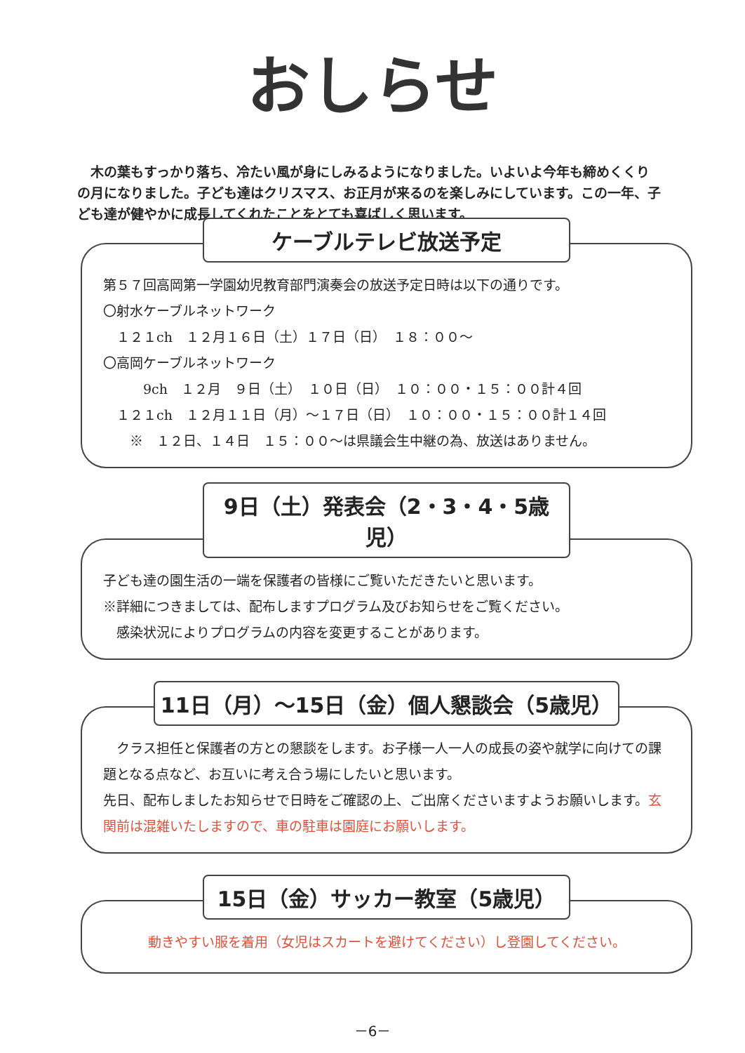おしらせ
　木の葉もすっかり落ち、冷たい風が身にしみるようになりました。いよいよ今年も締めくくりの月になりました。子ども達はクリスマス、お正月が来るのを楽しみにしています。この一年、子ども達が健やかに成長してくれたことをとても喜ばしく思います。
ケーブルテレビ放送予定
第５７回高岡第一学園幼児教育部門演奏会の放送予定日時は以下の通りです。
〇射水ケーブルネットワーク
　１２１ch　１２月１６日（土）１７日（日）　１８：００～
〇高岡ケーブルネットワーク
　　　9ch　１２月　９日（土）　１０日（日）　１０：００・１５：００計４回
　１２１ch　１２月１１日（月）～１７日（日）　１０：００・１５：００計１４回
　　※　１２日、１４日　１５：００～は県議会生中継の為、放送はありません。
9日（土）発表会（2・3・4・5歳児）
子ども達の園生活の一端を保護者の皆様にご覧いただきたいと思います。
※詳細につきましては、配布しますプログラム及びお知らせをご覧ください。
　感染状況によりプログラムの内容を変更することがあります。
11日（月）～15日（金）個人懇談会（5歳児）
　クラス担任と保護者の方との懇談をします。お子様一人一人の成長の姿や就学に向けての課題となる点など、お互いに考え合う場にしたいと思います。
先日、配布しましたお知らせで日時をご確認の上、ご出席くださいますようお願いします。玄関前は混雑いたしますので、車の駐車は園庭にお願いします。
15日（金）サッカー教室（5歳児）
動きやすい服を着用（女児はスカートを避けてください）し登園してください。
－6－